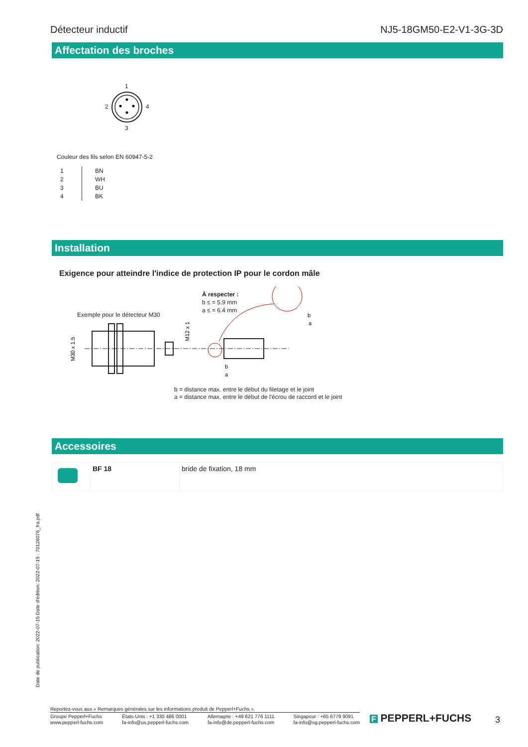Détecteur inductif NJ5-18GM50-E2-V1-3G-3D
Affectation des broches
1
2 4
3
Couleur des fils selon EN 60947-5-2
| 1 | BN |
| 2 | WH |
| 3 | BU |
| 4 | BK |
Installation
Exigence pour atteindre l'indice de protection IP pour le cordon mâle
À respecter :
b ≤ = 5.9 mm
a ≤ = 6.4 mm
Exemple pour le détecteur M30
M30 x 1.5
M12 x 1
b
a
b
a
b = distance max. entre le début du filetage et le joint
a = distance max. entre le début de l'écrou de raccord et le joint
Accessoires
| | BF 18 | bride de fixation, 18 mm |
Date de publication: 2022-07-15 Date d'édition: 2022-07-15 : 70126076_fra.pdf
Reportez-vous aux « Remarques générales sur les informations produit de Pepperl+Fuchs ».
Groupe Pepperl+Fuchs
www.pepperl-fuchs.com États-Unis : +1 330 486 0001
fa-info@us.pepperl-fuchs.com Allemagne : +49 621 776 1111
fa-info@de.pepperl-fuchs.com Singapour : +65 6779 9091
fa-info@sg.pepperl-fuchs.com
F PEPPERL+FUCHS 3